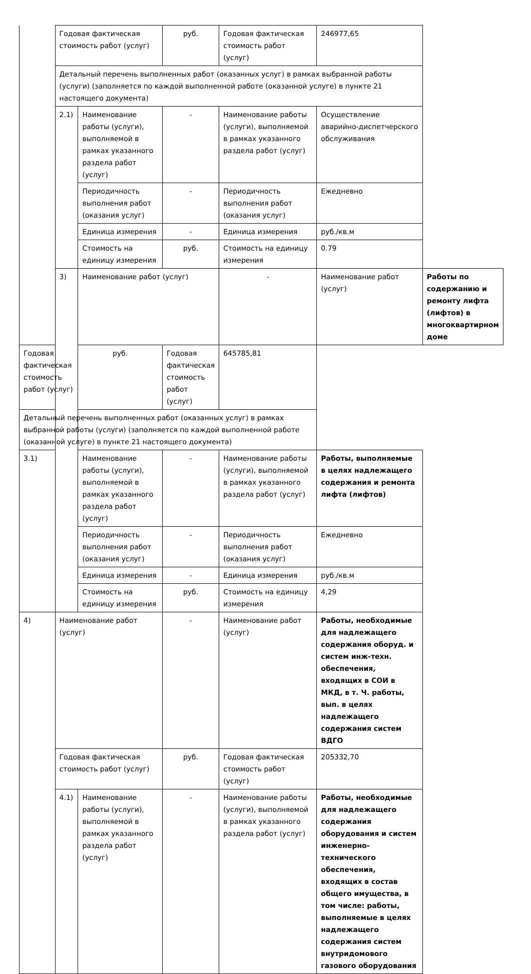| | Годовая фактическая стоимость работ (услуг) | | руб. | Годовая фактическая стоимость работ (услуг) | 246977,65 | |
| | Детальный перечень выполненных работ (оказанных услуг) в рамках выбранной работы (услуги) (заполняется по каждой выполненной работе (оказанной услуге) в пункте 21 настоящего документа) | | | | | |
| | 2.1) | Наименование работы (услуги), выполняемой в рамках указанного раздела работ (услуг) | - | Наименование работы (услуги), выполняемой в рамках указанного раздела работ (услуг) | Осуществление аварийно-диспетчерского обслуживания | |
| | | Периодичность выполнения работ (оказания услуг) | - | Периодичность выполнения работ (оказания услуг) | Ежедневно | |
| | | Единица измерения | - | Единица измерения | руб./кв.м | |
| | | Стоимость на единицу измерения | руб. | Стоимость на единицу измерения | 0.79 | |
| | 3) | Наименование работ (услуг) | | - | Наименование работ (услуг) | Работы по содержанию и ремонту лифта (лифтов) в многоквартирном доме |
| Годовая фактическая стоимость работ (услуг) | | руб. | Годовая фактическая стоимость работ (услуг) | 645785,81 | | |
| Детальный перечень выполненных работ (оказанных услуг) в рамках выбранной работы (услуги) (заполняется по каждой выполненной работе (оказанной услуге) в пункте 21 настоящего документа) | | | | | | |
| 3.1) | | Наименование работы (услуги), выполняемой в рамках указанного раздела работ (услуг) | - | Наименование работы (услуги), выполняемой в рамках указанного раздела работ (услуг) | Работы, выполняемые в целях надлежащего содержания и ремонта лифта (лифтов) | |
| | | Периодичность выполнения работ (оказания услуг) | - | Периодичность выполнения работ (оказания услуг) | Ежедневно | |
| | | Единица измерения | - | Единица измерения | руб./кв.м | |
| | | Стоимость на единицу измерения | руб. | Стоимость на единицу измерения | 4,29 | |
| 4) | Наименование работ (услуг) | | - | Наименование работ (услуг) | Работы, необходимые для надлежащего содержания оборуд. и систем инж-техн. обеспечения, входящих в СОИ в МКД, в т. Ч. работы, вып. в целях надлежащего содержания систем ВДГО | |
| | Годовая фактическая стоимость работ (услуг) | | руб. | Годовая фактическая стоимость работ (услуг) | 205332,70 | |
| | 4.1) | Наименование работы (услуги), выполняемой в рамках указанного раздела работ (услуг) | - | Наименование работы (услуги), выполняемой в рамках указанного раздела работ (услуг) | Работы, необходимые для надлежащего содержания оборудования и систем инженерно-технического обеспечения, входящих в состав общего имущества, в том числе: работы, выполняемые в целях надлежащего содержания систем внутридомового газового оборудования | |